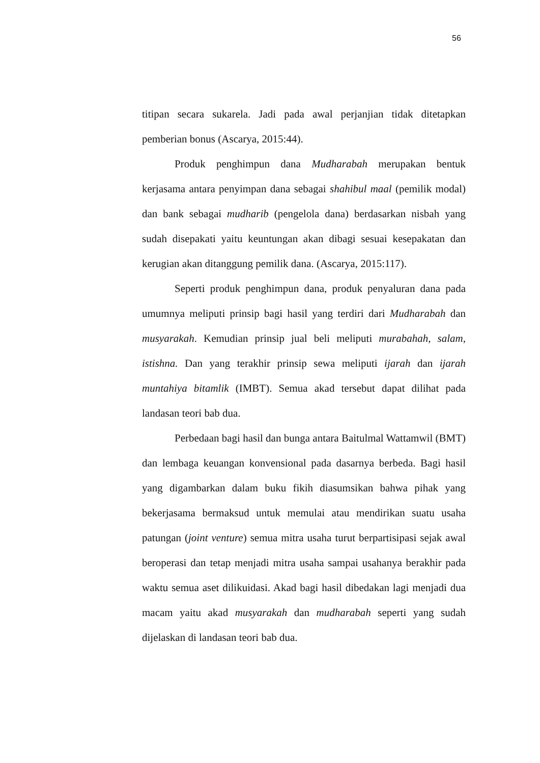56
titipan secara sukarela. Jadi pada awal perjanjian tidak ditetapkan pemberian bonus (Ascarya, 2015:44).
Produk penghimpun dana Mudharabah merupakan bentuk kerjasama antara penyimpan dana sebagai shahibul maal (pemilik modal) dan bank sebagai mudharib (pengelola dana) berdasarkan nisbah yang sudah disepakati yaitu keuntungan akan dibagi sesuai kesepakatan dan kerugian akan ditanggung pemilik dana. (Ascarya, 2015:117).
Seperti produk penghimpun dana, produk penyaluran dana pada umumnya meliputi prinsip bagi hasil yang terdiri dari Mudharabah dan musyarakah. Kemudian prinsip jual beli meliputi murabahah, salam, istishna. Dan yang terakhir prinsip sewa meliputi ijarah dan ijarah muntahiya bitamlik (IMBT). Semua akad tersebut dapat dilihat pada landasan teori bab dua.
Perbedaan bagi hasil dan bunga antara Baitulmal Wattamwil (BMT) dan lembaga keuangan konvensional pada dasarnya berbeda. Bagi hasil yang digambarkan dalam buku fikih diasumsikan bahwa pihak yang bekerjasama bermaksud untuk memulai atau mendirikan suatu usaha patungan (joint venture) semua mitra usaha turut berpartisipasi sejak awal beroperasi dan tetap menjadi mitra usaha sampai usahanya berakhir pada waktu semua aset dilikuidasi. Akad bagi hasil dibedakan lagi menjadi dua macam yaitu akad musyarakah dan mudharabah seperti yang sudah dijelaskan di landasan teori bab dua.